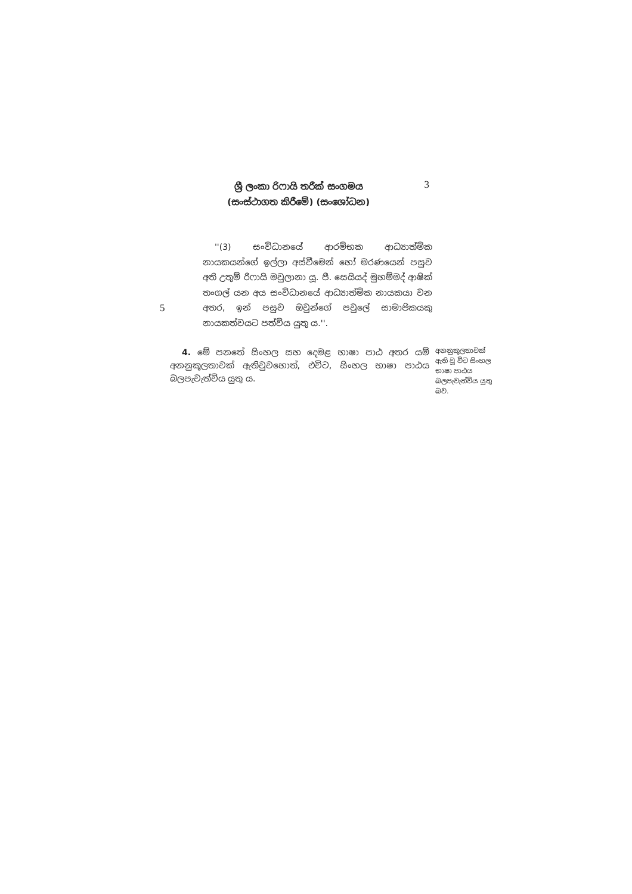ශ්‍රී ලංකා රිෆායි තරීක් සංගමය
(සංස්ථාගත කිරීමේ) (සංශෝධන)
3
5
''(3) සංවිධානයේ ආරම්භක ආධ්‍යාත්මික නායකයන්ගේ ඉල්ලා අස්වීමෙන් හෝ මරණයෙන් පසුව අති උතුම් රිෆායි මවුලානා යූ. පී. සෙයියද් මුහම්මද් ආෂික් තංගල් යන අය සංවිධානයේ ආධ්‍යාත්මික නායකයා වන අතර, ඉන් පසුව ඔවුන්ගේ පවුලේ සාමාජිකයකු නායකත්වයට පත්විය යුතු ය.''.
4. මේ පනතේ සිංහල සහ දෙමළ භාෂා පාඨ අතර යම් අනනුකූලතාවක් ඇතිවුවහොත්, එවිට, සිංහල භාෂා පාඨය බලපැවැත්විය යුතු ය.
අනනුකූලතාවක් ඇති වූ විට සිංහල භාෂා පාඨය බලපැවැත්විය යුතු බව.